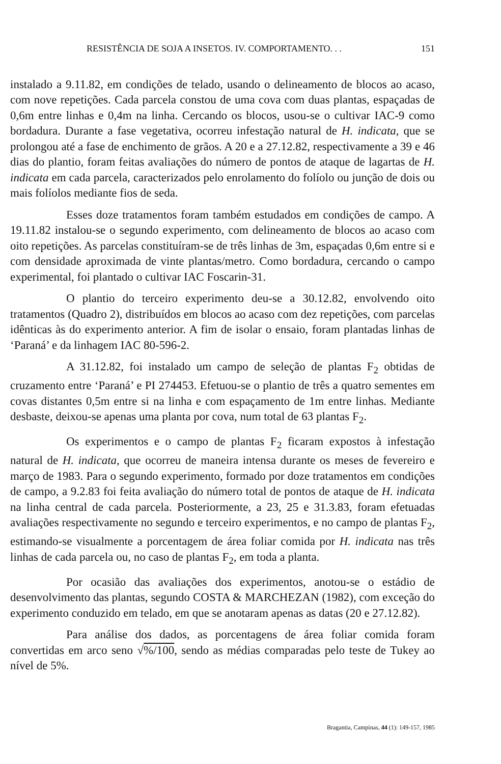RESISTÊNCIA DE SOJA A INSETOS. IV. COMPORTAMENTO. . . 151
instalado a 9.11.82, em condições de telado, usando o delineamento de blocos ao acaso, com nove repetições. Cada parcela constou de uma cova com duas plantas, espaçadas de 0,6m entre linhas e 0,4m na linha. Cercando os blocos, usou-se o cultivar IAC-9 como bordadura. Durante a fase vegetativa, ocorreu infestação natural de H. indicata, que se prolongou até a fase de enchimento de grãos. A 20 e a 27.12.82, respectivamente a 39 e 46 dias do plantio, foram feitas avaliações do número de pontos de ataque de lagartas de H. indicata em cada parcela, caracterizados pelo enrolamento do folíolo ou junção de dois ou mais folíolos mediante fios de seda.
Esses doze tratamentos foram também estudados em condições de campo. A 19.11.82 instalou-se o segundo experimento, com delineamento de blocos ao acaso com oito repetições. As parcelas constituíram-se de três linhas de 3m, espaçadas 0,6m entre si e com densidade aproximada de vinte plantas/metro. Como bordadura, cercando o campo experimental, foi plantado o cultivar IAC Foscarin-31.
O plantio do terceiro experimento deu-se a 30.12.82, envolvendo oito tratamentos (Quadro 2), distribuídos em blocos ao acaso com dez repetições, com parcelas idênticas às do experimento anterior. A fim de isolar o ensaio, foram plantadas linhas de ‘Paraná’ e da linhagem IAC 80-596-2.
A 31.12.82, foi instalado um campo de seleção de plantas F<sub>2</sub> obtidas de cruzamento entre ‘Paraná’ e PI 274453. Efetuou-se o plantio de três a quatro sementes em covas distantes 0,5m entre si na linha e com espaçamento de 1m entre linhas. Mediante desbaste, deixou-se apenas uma planta por cova, num total de 63 plantas F<sub>2</sub>.
Os experimentos e o campo de plantas F<sub>2</sub> ficaram expostos à infestação natural de H. indicata, que ocorreu de maneira intensa durante os meses de fevereiro e março de 1983. Para o segundo experimento, formado por doze tratamentos em condições de campo, a 9.2.83 foi feita avaliação do número total de pontos de ataque de H. indicata na linha central de cada parcela. Posteriormente, a 23, 25 e 31.3.83, foram efetuadas avaliações respectivamente no segundo e terceiro experimentos, e no campo de plantas F<sub>2</sub>, estimando-se visualmente a porcentagem de área foliar comida por H. indicata nas três linhas de cada parcela ou, no caso de plantas F<sub>2</sub>, em toda a planta.
Por ocasião das avaliações dos experimentos, anotou-se o estádio de desenvolvimento das plantas, segundo COSTA & MARCHEZAN (1982), com exceção do experimento conduzido em telado, em que se anotaram apenas as datas (20 e 27.12.82).
Para análise dos dados, as porcentagens de área foliar comida foram convertidas em arco seno √%/100, sendo as médias comparadas pelo teste de Tukey ao nível de 5%.
Bragantia, Campinas, 44 (1): 149-157, 1985